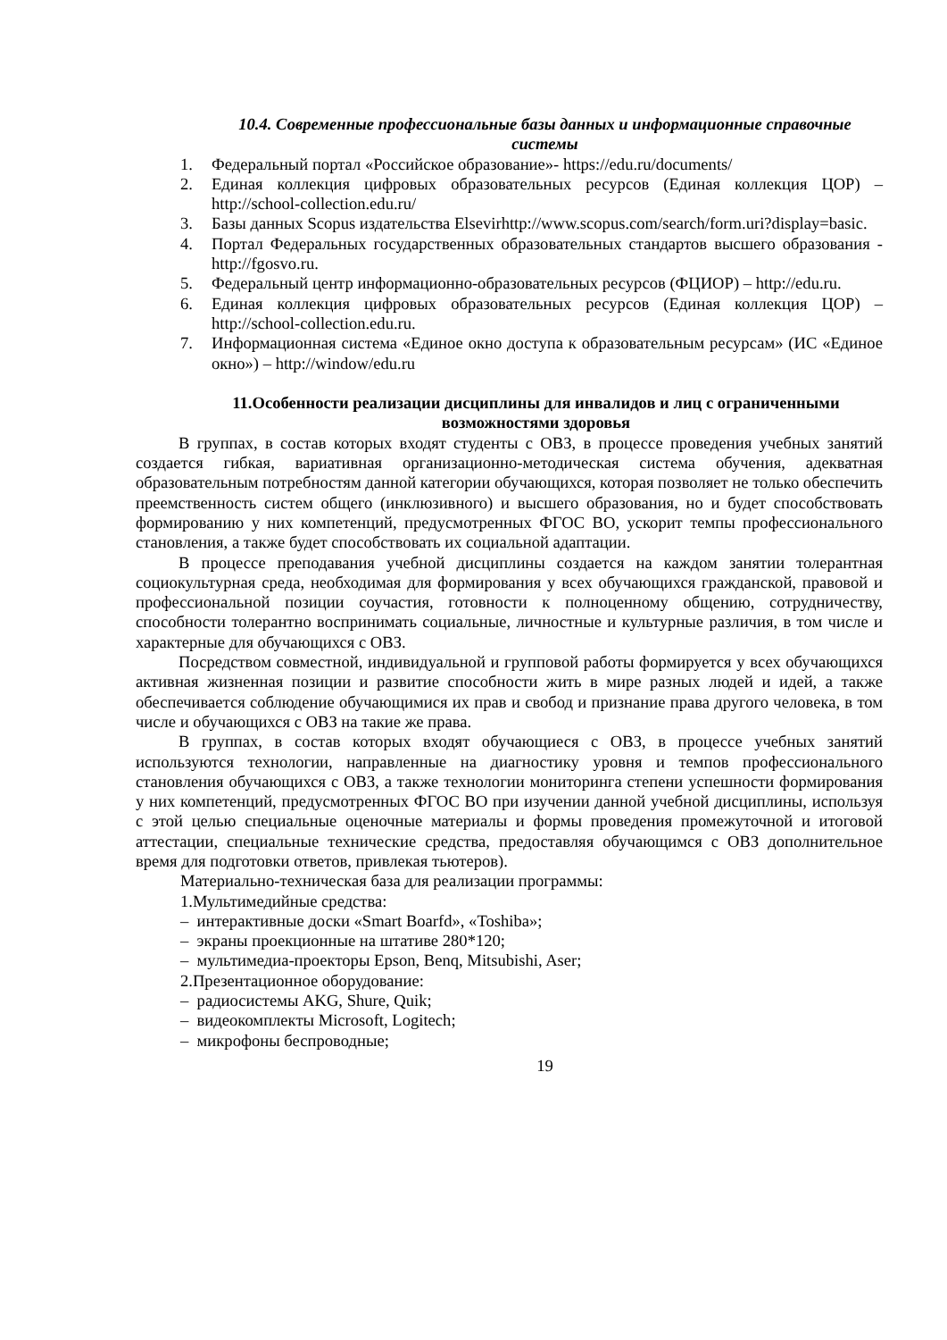10.4. Современные профессиональные базы данных и информационные справочные системы
1. Федеральный портал «Российское образование»- https://edu.ru/documents/
2. Единая коллекция цифровых образовательных ресурсов (Единая коллекция ЦОР) – http://school-collection.edu.ru/
3. Базы данных Scopus издательства Elsevirhttp://www.scopus.com/search/form.uri?display=basic.
4. Портал Федеральных государственных образовательных стандартов высшего образования - http://fgosvo.ru.
5. Федеральный центр информационно-образовательных ресурсов (ФЦИОР) – http://edu.ru.
6. Единая коллекция цифровых образовательных ресурсов (Единая коллекция ЦОР) – http://school-collection.edu.ru.
7. Информационная система «Единое окно доступа к образовательным ресурсам» (ИС «Единое окно») – http://window/edu.ru
11.Особенности реализации дисциплины для инвалидов и лиц с ограниченными возможностями здоровья
В группах, в состав которых входят студенты с ОВЗ, в процессе проведения учебных занятий создается гибкая, вариативная организационно-методическая система обучения, адекватная образовательным потребностям данной категории обучающихся, которая позволяет не только обеспечить преемственность систем общего (инклюзивного) и высшего образования, но и будет способствовать формированию у них компетенций, предусмотренных ФГОС ВО, ускорит темпы профессионального становления, а также будет способствовать их социальной адаптации.
В процессе преподавания учебной дисциплины создается на каждом занятии толерантная социокультурная среда, необходимая для формирования у всех обучающихся гражданской, правовой и профессиональной позиции соучастия, готовности к полноценному общению, сотрудничеству, способности толерантно воспринимать социальные, личностные и культурные различия, в том числе и характерные для обучающихся с ОВЗ.
Посредством совместной, индивидуальной и групповой работы формируется у всех обучающихся активная жизненная позиции и развитие способности жить в мире разных людей и идей, а также обеспечивается соблюдение обучающимися их прав и свобод и признание права другого человека, в том числе и обучающихся с ОВЗ на такие же права.
В группах, в состав которых входят обучающиеся с ОВЗ, в процессе учебных занятий используются технологии, направленные на диагностику уровня и темпов профессионального становления обучающихся с ОВЗ, а также технологии мониторинга степени успешности формирования у них компетенций, предусмотренных ФГОС ВО при изучении данной учебной дисциплины, используя с этой целью специальные оценочные материалы и формы проведения промежуточной и итоговой аттестации, специальные технические средства, предоставляя обучающимся с ОВЗ дополнительное время для подготовки ответов, привлекая тьютеров).
Материально-техническая база для реализации программы:
1.Мультимедийные средства:
– интерактивные доски «Smart Boarfd», «Toshiba»;
– экраны проекционные на штативе 280*120;
– мультимедиа-проекторы Epson, Benq, Mitsubishi, Aser;
2.Презентационное оборудование:
– радиосистемы AKG, Shure, Quik;
– видеокомплекты Microsoft, Logitech;
– микрофоны беспроводные;
19